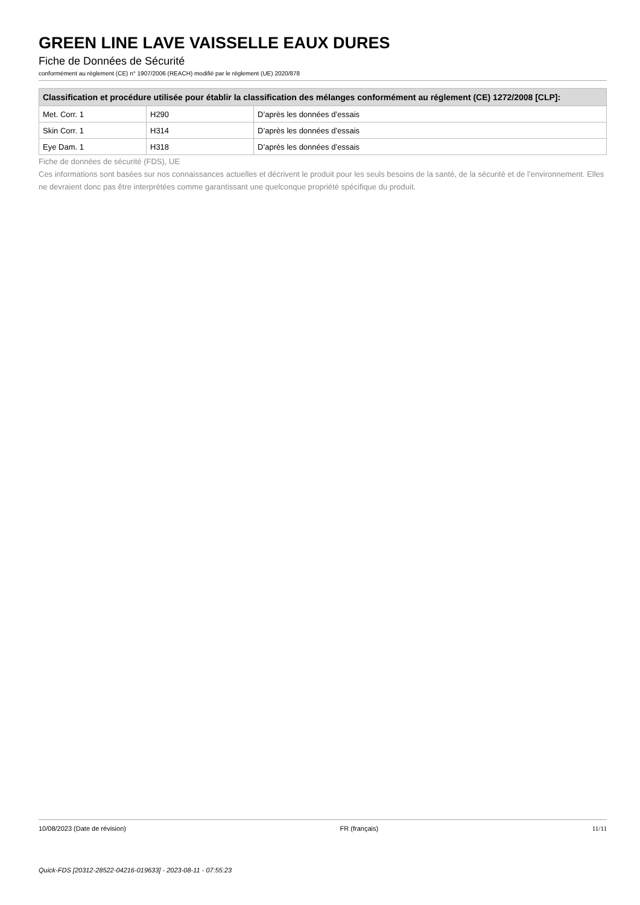GREEN LINE LAVE VAISSELLE EAUX DURES
Fiche de Données de Sécurité
conformément au règlement (CE) n° 1907/2006 (REACH) modifié par le règlement (UE) 2020/878
| Classification et procédure utilisée pour établir la classification des mélanges conformément au réglement (CE) 1272/2008 [CLP]: | | |
| --- | --- | --- |
| Met. Corr. 1 | H290 | D’après les données d’essais |
| Skin Corr. 1 | H314 | D’après les données d’essais |
| Eye Dam. 1 | H318 | D’après les données d’essais |
Fiche de données de sécurité (FDS), UE
Ces informations sont basées sur nos connaissances actuelles et décrivent le produit pour les seuls besoins de la santé, de la sécurité et de l’environnement. Elles ne devraient donc pas être interprétées comme garantissant une quelconque propriété spécifique du produit.
10/08/2023 (Date de révision) FR (français) 11/11
Quick-FDS [20312-28522-04216-019633] - 2023-08-11 - 07:55:23